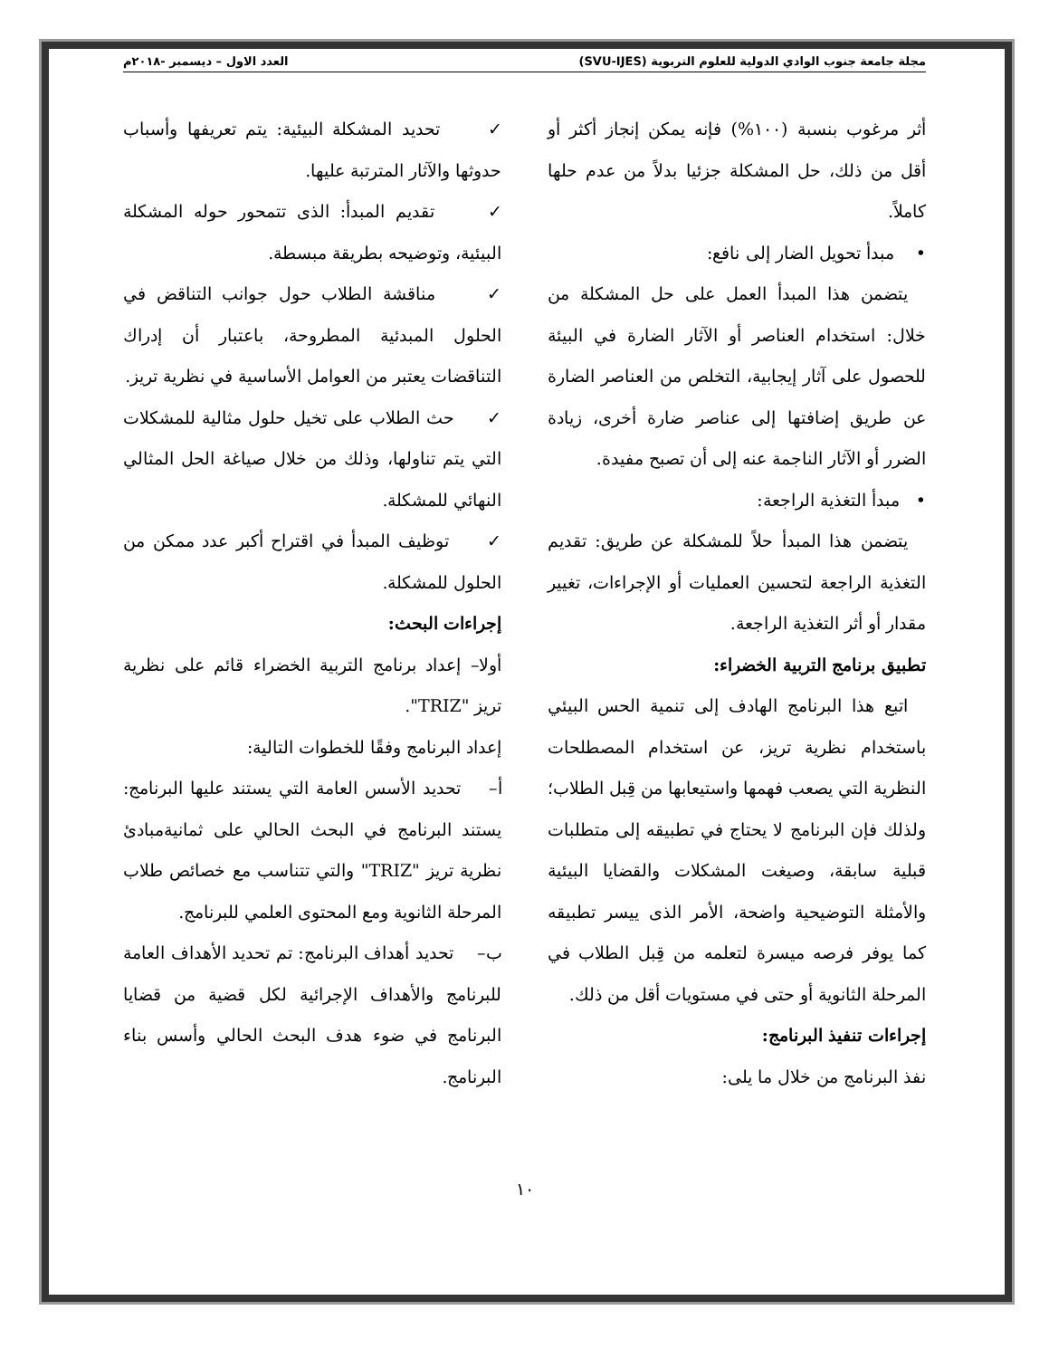مجلة جامعة جنوب الوادي الدولية للعلوم التربوية (SVU-IJES) العدد الاول – ديسمبر -٢٠١٨م
أثر مرغوب بنسبة (١٠٠%) فإنه يمكن إنجاز أكثر أو أقل من ذلك، حل المشكلة جزئيا بدلاً من عدم حلها كاملاً.
• مبدأ تحويل الضار إلى نافع:
يتضمن هذا المبدأ العمل على حل المشكلة من خلال: استخدام العناصر أو الآثار الضارة في البيئة للحصول على آثار إيجابية، التخلص من العناصر الضارة عن طريق إضافتها إلى عناصر ضارة أخرى، زيادة الضرر أو الآثار الناجمة عنه إلى أن تصبح مفيدة.
• مبدأ التغذية الراجعة:
يتضمن هذا المبدأ حلاً للمشكلة عن طريق: تقديم التغذية الراجعة لتحسين العمليات أو الإجراءات، تغيير مقدار أو أثر التغذية الراجعة.
تطبيق برنامج التربية الخضراء:
اتبع هذا البرنامج الهادف إلى تنمية الحس البيئي باستخدام نظرية تريز، عن استخدام المصطلحات النظرية التي يصعب فهمها واستيعابها من قِبل الطلاب؛ ولذلك فإن البرنامج لا يحتاج في تطبيقه إلى متطلبات قبلية سابقة، وصيغت المشكلات والقضايا البيئية والأمثلة التوضيحية واضحة، الأمر الذى ييسر تطبيقه كما يوفر فرصه ميسرة لتعلمه من قِبل الطلاب في المرحلة الثانوية أو حتى في مستويات أقل من ذلك.
إجراءات تنفيذ البرنامج:
نفذ البرنامج من خلال ما يلى:
✓ تحديد المشكلة البيئية: يتم تعريفها وأسباب حدوثها والآثار المترتبة عليها.
✓ تقديم المبدأ: الذى تتمحور حوله المشكلة البيئية، وتوضيحه بطريقة مبسطة.
✓ مناقشة الطلاب حول جوانب التناقض في الحلول المبدئية المطروحة، باعتبار أن إدراك التناقضات يعتبر من العوامل الأساسية في نظرية تريز.
✓ حث الطلاب على تخيل حلول مثالية للمشكلات التي يتم تناولها، وذلك من خلال صياغة الحل المثالي النهائي للمشكلة.
✓ توظيف المبدأ في اقتراح أكبر عدد ممكن من الحلول للمشكلة.
إجراءات البحث:
أولا– إعداد برنامج التربية الخضراء قائم على نظرية تريز "TRIZ".
إعداد البرنامج وفقًا للخطوات التالية:
أ– تحديد الأسس العامة التي يستند عليها البرنامج: يستند البرنامج في البحث الحالي على ثمانيةمبادئ نظرية تريز "TRIZ" والتي تتناسب مع خصائص طلاب المرحلة الثانوية ومع المحتوى العلمي للبرنامج.
ب– تحديد أهداف البرنامج: تم تحديد الأهداف العامة للبرنامج والأهداف الإجرائية لكل قضية من قضايا البرنامج في ضوء هدف البحث الحالي وأسس بناء البرنامج.
١٠